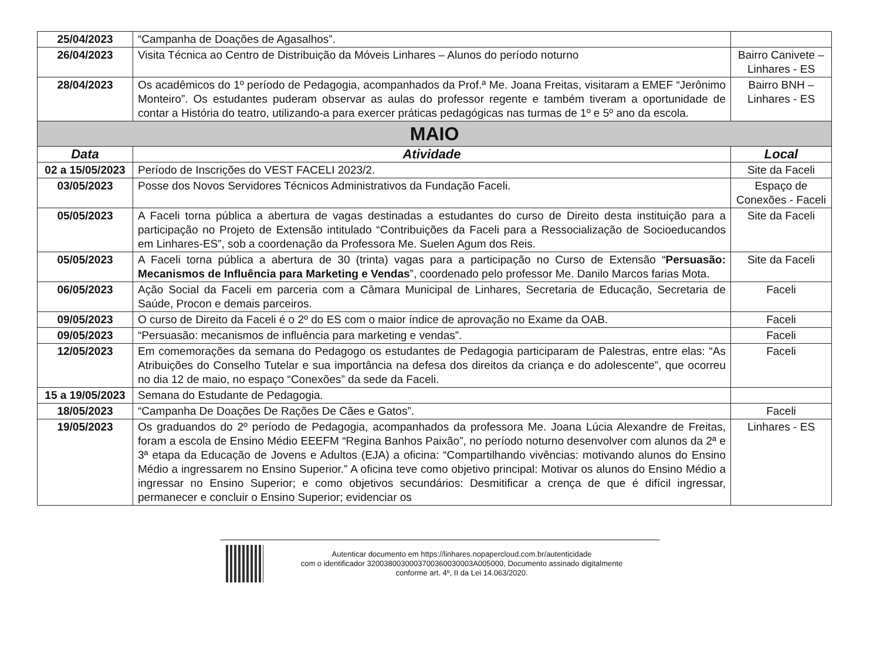| 25/04/2023 | “Campanha de Doações de Agasalhos”. | |
| 26/04/2023 | Visita Técnica ao Centro de Distribuição da Móveis Linhares – Alunos do período noturno | Bairro Canivete – Linhares - ES |
| 28/04/2023 | Os acadêmicos do 1º período de Pedagogia, acompanhados da Prof.ª Me. Joana Freitas, visitaram a EMEF “Jerônimo Monteiro”. Os estudantes puderam observar as aulas do professor regente e também tiveram a oportunidade de contar a História do teatro, utilizando-a para exercer práticas pedagógicas nas turmas de 1º e 5º ano da escola. | Bairro BNH – Linhares - ES |
| MAIO | | |
| Data | Atividade | Local |
| 02 a 15/05/2023 | Período de Inscrições do VEST FACELI 2023/2. | Site da Faceli |
| 03/05/2023 | Posse dos Novos Servidores Técnicos Administrativos da Fundação Faceli. | Espaço de Conexões - Faceli |
| 05/05/2023 | A Faceli torna pública a abertura de vagas destinadas a estudantes do curso de Direito desta instituição para a participação no Projeto de Extensão intitulado “Contribuições da Faceli para a Ressocialização de Socioeducandos em Linhares-ES”, sob a coordenação da Professora Me. Suelen Agum dos Reis. | Site da Faceli |
| 05/05/2023 | A Faceli torna pública a abertura de 30 (trinta) vagas para a participação no Curso de Extensão “ Persuasão: Mecanismos de Influência para Marketing e Vendas ”, coordenado pelo professor Me. Danilo Marcos farias Mota. | Site da Faceli |
| 06/05/2023 | Ação Social da Faceli em parceria com a Câmara Municipal de Linhares, Secretaria de Educação, Secretaria de Saúde, Procon e demais parceiros. | Faceli |
| 09/05/2023 | O curso de Direito da Faceli é o 2º do ES com o maior índice de aprovação no Exame da OAB. | Faceli |
| 09/05/2023 | “Persuasão: mecanismos de influência para marketing e vendas”. | Faceli |
| 12/05/2023 | Em comemorações da semana do Pedagogo os estudantes de Pedagogia participaram de Palestras, entre elas: “As Atribuições do Conselho Tutelar e sua importância na defesa dos direitos da criança e do adolescente”, que ocorreu no dia 12 de maio, no espaço “Conexões” da sede da Faceli. | Faceli |
| 15 a 19/05/2023 | Semana do Estudante de Pedagogia. | |
| 18/05/2023 | “Campanha De Doações De Rações De Cães e Gatos”. | Faceli |
| 19/05/2023 | Os graduandos do 2º período de Pedagogia, acompanhados da professora Me. Joana Lúcia Alexandre de Freitas, foram a escola de Ensino Médio EEEFM “Regina Banhos Paixão”, no período noturno desenvolver com alunos da 2ª e 3ª etapa da Educação de Jovens e Adultos (EJA) a oficina: “Compartilhando vivências: motivando alunos do Ensino Médio a ingressarem no Ensino Superior.” A oficina teve como objetivo principal: Motivar os alunos do Ensino Médio a ingressar no Ensino Superior; e como objetivos secundários: Desmitificar a crença de que é difícil ingressar, permanecer e concluir o Ensino Superior; evidenciar os | Linhares - ES |
Autenticar documento em https://linhares.nopapercloud.com.br/autenticidade
com o identificador 3200380030003700360030003A005000, Documento assinado digitalmente
conforme art. 4º, II da Lei 14.063/2020.